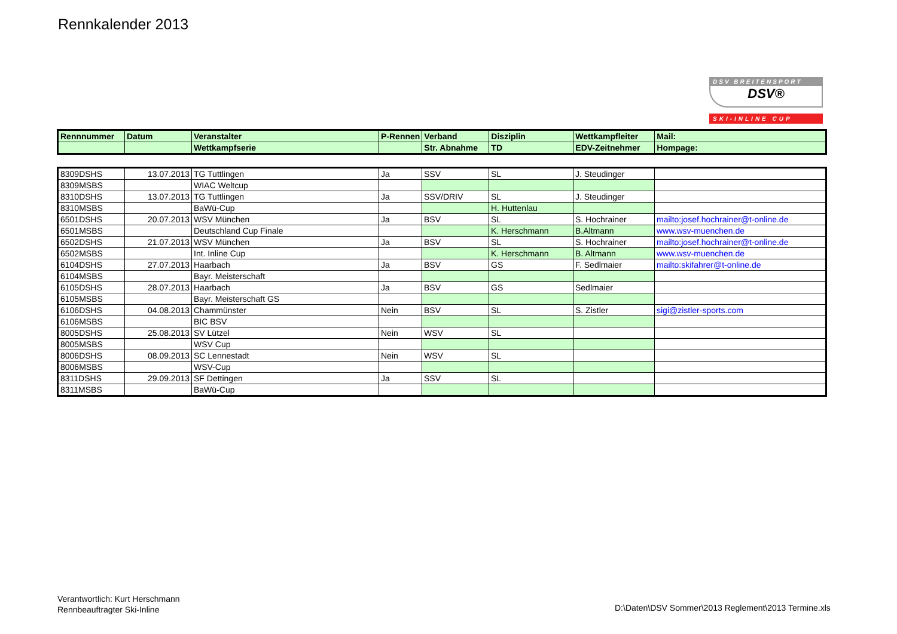Rennkalender 2013
DSV BREITENSPORT
DSV®
SKI-INLINE CUP
| Rennnummer | Datum | Veranstalter | P-Rennen | Verband | Disziplin | Wettkampfleiter | Mail: |
| --- | --- | --- | --- | --- | --- | --- | --- |
| | | Wettkampfserie | | Str. Abnahme | TD | EDV-Zeitnehmer | Hompage: |
| 8309DSHS | 13.07.2013 | TG Tuttlingen | Ja | SSV | SL | J. Steudinger | |
| 8309MSBS | | WIAC Weltcup | | | | | |
| 8310DSHS | 13.07.2013 | TG Tuttlingen | Ja | SSV/DRIV | SL | J. Steudinger | |
| 8310MSBS | | BaWü-Cup | | | H. Huttenlau | | |
| 6501DSHS | 20.07.2013 | WSV München | Ja | BSV | SL | S. Hochrainer | mailto:josef.hochrainer@t-online.de |
| 6501MSBS | | Deutschland Cup Finale | | | K. Herschmann | B.Altmann | www.wsv-muenchen.de |
| 6502DSHS | 21.07.2013 | WSV München | Ja | BSV | SL | S. Hochrainer | mailto:josef.hochrainer@t-online.de |
| 6502MSBS | | Int. Inline Cup | | | K. Herschmann | B. Altmann | www.wsv-muenchen.de |
| 6104DSHS | 27.07.2013 | Haarbach | Ja | BSV | GS | F. Sedlmaier | mailto:skifahrer@t-online.de |
| 6104MSBS | | Bayr. Meisterschaft | | | | | |
| 6105DSHS | 28.07.2013 | Haarbach | Ja | BSV | GS | Sedlmaier | |
| 6105MSBS | | Bayr. Meisterschaft GS | | | | | |
| 6106DSHS | 04.08.2013 | Chammünster | Nein | BSV | SL | S. Zistler | sigi@zistler-sports.com |
| 6106MSBS | | BIC BSV | | | | | |
| 8005DSHS | 25.08.2013 | SV Lützel | Nein | WSV | SL | | |
| 8005MSBS | | WSV Cup | | | | | |
| 8006DSHS | 08.09.2013 | SC Lennestadt | Nein | WSV | SL | | |
| 8006MSBS | | WSV-Cup | | | | | |
| 8311DSHS | 29.09.2013 | SF Dettingen | Ja | SSV | SL | | |
| 8311MSBS | | BaWü-Cup | | | | | |
Verantwortlich: Kurt Herschmann
Rennbeauftragter Ski-Inline
D:\Daten\DSV Sommer\2013 Reglement\2013 Termine.xls